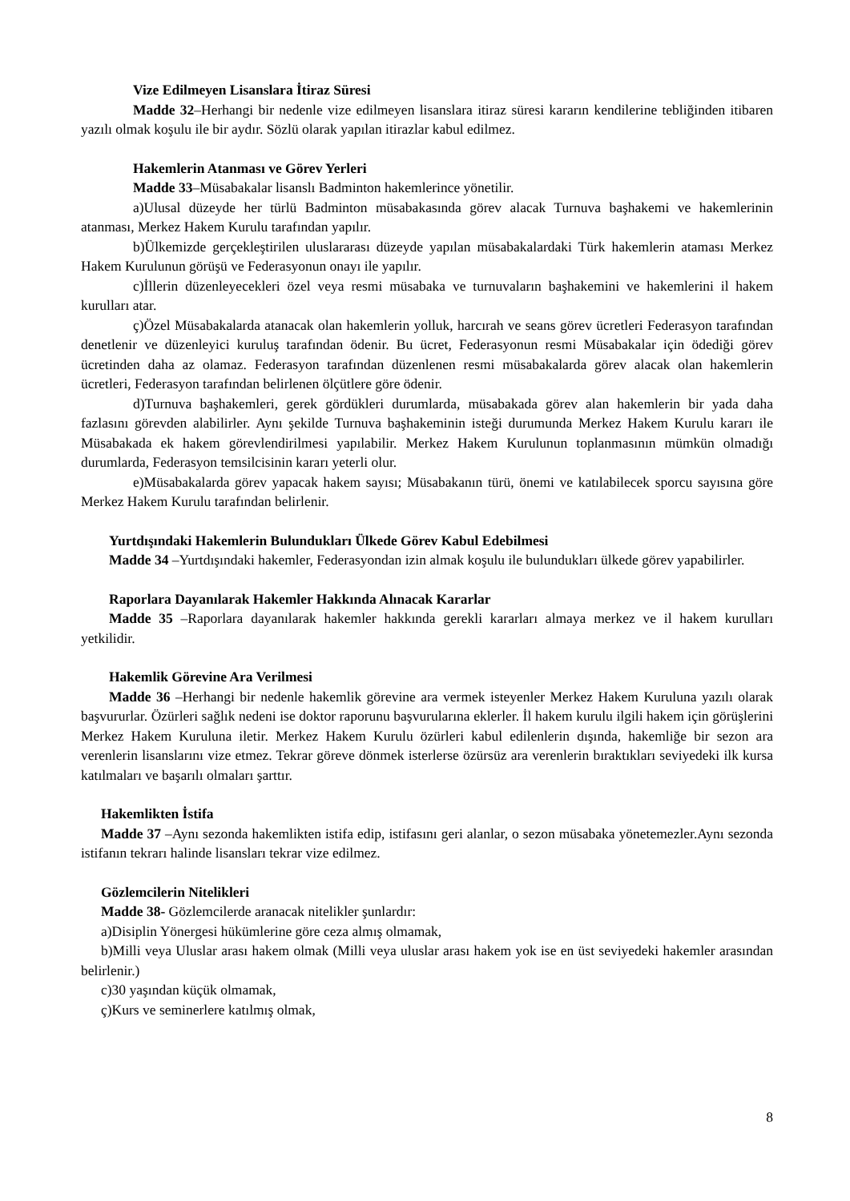Vize Edilmeyen Lisanslara İtiraz Süresi
Madde 32–Herhangi bir nedenle vize edilmeyen lisanslara itiraz süresi kararın kendilerine tebliğinden itibaren yazılı olmak koşulu ile bir aydır. Sözlü olarak yapılan itirazlar kabul edilmez.
Hakemlerin Atanması ve Görev Yerleri
Madde 33–Müsabakalar lisanslı Badminton hakemlerince yönetilir.
a)Ulusal düzeyde her türlü Badminton müsabakasında görev alacak Turnuva başhakemi ve hakemlerinin atanması, Merkez Hakem Kurulu tarafından yapılır.
b)Ülkemizde gerçekleştirilen uluslararası düzeyde yapılan müsabakalardaki Türk hakemlerin ataması Merkez Hakem Kurulunun görüşü ve Federasyonun onayı ile yapılır.
c)İllerin düzenleyecekleri özel veya resmi müsabaka ve turnuvaların başhakemini ve hakemlerini il hakem kurulları atar.
ç)Özel Müsabakalarda atanacak olan hakemlerin yolluk, harcırah ve seans görev ücretleri Federasyon tarafından denetlenir ve düzenleyici kuruluş tarafından ödenir. Bu ücret, Federasyonun resmi Müsabakalar için ödediği görev ücretinden daha az olamaz. Federasyon tarafından düzenlenen resmi müsabakalarda görev alacak olan hakemlerin ücretleri, Federasyon tarafından belirlenen ölçütlere göre ödenir.
d)Turnuva başhakemleri, gerek gördükleri durumlarda, müsabakada görev alan hakemlerin bir yada daha fazlasını görevden alabilirler. Aynı şekilde Turnuva başhakeminin isteği durumunda Merkez Hakem Kurulu kararı ile Müsabakada ek hakem görevlendirilmesi yapılabilir. Merkez Hakem Kurulunun toplanmasının mümkün olmadığı durumlarda, Federasyon temsilcisinin kararı yeterli olur.
e)Müsabakalarda görev yapacak hakem sayısı; Müsabakanın türü, önemi ve katılabilecek sporcu sayısına göre Merkez Hakem Kurulu tarafından belirlenir.
Yurtdışındaki Hakemlerin Bulundukları Ülkede Görev Kabul Edebilmesi
Madde 34 –Yurtdışındaki hakemler, Federasyondan izin almak koşulu ile bulundukları ülkede görev yapabilirler.
Raporlara Dayanılarak Hakemler Hakkında Alınacak Kararlar
Madde 35 –Raporlara dayanılarak hakemler hakkında gerekli kararları almaya merkez ve il hakem kurulları yetkilidir.
Hakemlik Görevine Ara Verilmesi
Madde 36 –Herhangi bir nedenle hakemlik görevine ara vermek isteyenler Merkez Hakem Kuruluna yazılı olarak başvururlar. Özürleri sağlık nedeni ise doktor raporunu başvurularına eklerler. İl hakem kurulu ilgili hakem için görüşlerini Merkez Hakem Kuruluna iletir. Merkez Hakem Kurulu özürleri kabul edilenlerin dışında, hakemliğe bir sezon ara verenlerin lisanslarını vize etmez. Tekrar göreve dönmek isterlerse özürsüz ara verenlerin bıraktıkları seviyedeki ilk kursa katılmaları ve başarılı olmaları şarttır.
Hakemlikten İstifa
Madde 37 –Aynı sezonda hakemlikten istifa edip, istifasını geri alanlar, o sezon müsabaka yönetemezler.Aynı sezonda istifanın tekrarı halinde lisansları tekrar vize edilmez.
Gözlemcilerin Nitelikleri
Madde 38- Gözlemcilerde aranacak nitelikler şunlardır:
a)Disiplin Yönergesi hükümlerine göre ceza almış olmamak,
b)Milli veya Uluslar arası hakem olmak (Milli veya uluslar arası hakem yok ise en üst seviyedeki hakemler arasından belirlenir.)
c)30 yaşından küçük olmamak,
ç)Kurs ve seminerlere katılmış olmak,
8